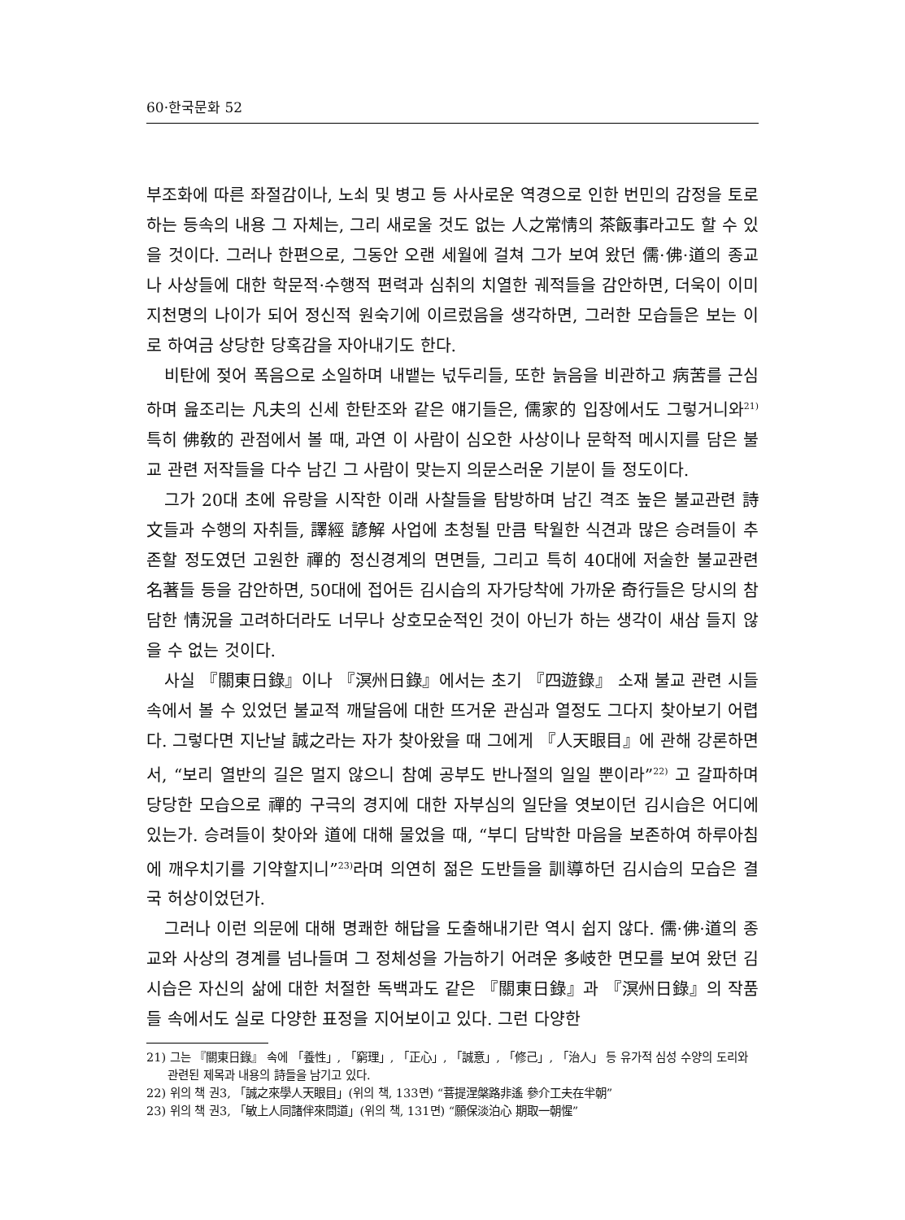60·한국문화 52
부조화에 따른 좌절감이나, 노쇠 및 병고 등 사사로운 역경으로 인한 번민의 감정을 토로하는 등속의 내용 그 자체는, 그리 새로울 것도 없는 人之常情의 茶飯事라고도 할 수 있을 것이다. 그러나 한편으로, 그동안 오랜 세월에 걸쳐 그가 보여 왔던 儒·佛·道의 종교나 사상들에 대한 학문적·수행적 편력과 심취의 치열한 궤적들을 감안하면, 더욱이 이미 지천명의 나이가 되어 정신적 원숙기에 이르렀음을 생각하면, 그러한 모습들은 보는 이로 하여금 상당한 당혹감을 자아내기도 한다.
비탄에 젖어 폭음으로 소일하며 내뱉는 넋두리들, 또한 늙음을 비관하고 病苦를 근심하며 읊조리는 凡夫의 신세 한탄조와 같은 얘기들은, 儒家的 입장에서도 그렇거니와<sup>21)</sup> 특히 佛敎的 관점에서 볼 때, 과연 이 사람이 심오한 사상이나 문학적 메시지를 담은 불교 관련 저작들을 다수 남긴 그 사람이 맞는지 의문스러운 기분이 들 정도이다.
그가 20대 초에 유랑을 시작한 이래 사찰들을 탐방하며 남긴 격조 높은 불교관련 詩文들과 수행의 자취들, 譯經 諺解 사업에 초청될 만큼 탁월한 식견과 많은 승려들이 추존할 정도였던 고원한 禪的 정신경계의 면면들, 그리고 특히 40대에 저술한 불교관련 名著들 등을 감안하면, 50대에 접어든 김시습의 자가당착에 가까운 奇行들은 당시의 참담한 情況을 고려하더라도 너무나 상호모순적인 것이 아닌가 하는 생각이 새삼 들지 않을 수 없는 것이다.
사실 『關東日錄』이나 『溟州日錄』에서는 초기 『四遊錄』 소재 불교 관련 시들 속에서 볼 수 있었던 불교적 깨달음에 대한 뜨거운 관심과 열정도 그다지 찾아보기 어렵다. 그렇다면 지난날 誠之라는 자가 찾아왔을 때 그에게 『人天眼目』에 관해 강론하면서, “보리 열반의 길은 멀지 않으니 참예 공부도 반나절의 일일 뿐이라”<sup>22)</sup> 고 갈파하며 당당한 모습으로 禪的 구극의 경지에 대한 자부심의 일단을 엿보이던 김시습은 어디에 있는가. 승려들이 찾아와 道에 대해 물었을 때, “부디 담박한 마음을 보존하여 하루아침에 깨우치기를 기약할지니”<sup>23)</sup>라며 의연히 젊은 도반들을 訓導하던 김시습의 모습은 결국 허상이었던가.
그러나 이런 의문에 대해 명쾌한 해답을 도출해내기란 역시 쉽지 않다. 儒·佛·道의 종교와 사상의 경계를 넘나들며 그 정체성을 가늠하기 어려운 多岐한 면모를 보여 왔던 김시습은 자신의 삶에 대한 처절한 독백과도 같은 『關東日錄』과 『溟州日錄』의 작품들 속에서도 실로 다양한 표정을 지어보이고 있다. 그런 다양한
21) 그는 『關東日錄』 속에 「養性」, 「窮理」, 「正心」, 「誠意」, 「修己」, 「治人」 등 유가적 심성 수양의 도리와 관련된 제목과 내용의 詩들을 남기고 있다.
22) 위의 책 권3, 「誠之來學人天眼目」(위의 책, 133면) “菩提涅槃路非遙 參介工夫在半朝”
23) 위의 책 권3, 「敏上人同諸伴來問道」(위의 책, 131면) “願保淡泊心 期取一朝惺”